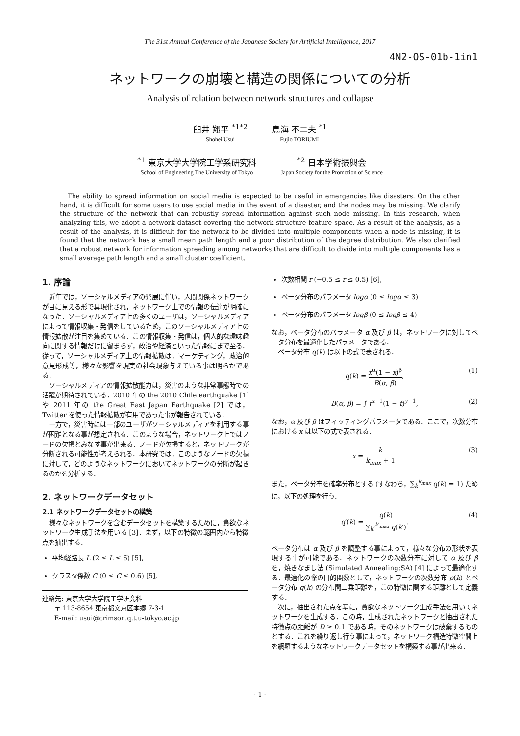The 31st Annual Conference of the Japanese Society for Artificial Intelligence, 2017
4N2-OS-01b-1in1
ネットワークの崩壊と構造の関係についての分析
Analysis of relation between network structures and collapse
臼井 翔平 <sup>*1*2</sup>
Shohei Usui
鳥海 不二夫 <sup>*1</sup>
Fujio TORIUMI
<sup>*1</sup> 東京大学大学院工学系研究科
School of Engineering The University of Tokyo
<sup>*2</sup> 日本学術振興会
Japan Society for the Promotion of Science
The ability to spread information on social media is expected to be useful in emergencies like disasters. On the other hand, it is difficult for some users to use social media in the event of a disaster, and the nodes may be missing. We clarify the structure of the network that can robustly spread information against such node missing. In this research, when analyzing this, we adopt a network dataset covering the network structure feature space. As a result of the analysis, as a result of the analysis, it is difficult for the network to be divided into multiple components when a node is missing, it is found that the network has a small mean path length and a poor distribution of the degree distribution. We also clarified that a robust network for information spreading among networks that are difficult to divide into multiple components has a small average path length and a small cluster coefficient.
1. 序論
近年では，ソーシャルメディアの発展に伴い，人間関係ネットワークが目に見える形で具現化され，ネットワーク上での情報の伝達が明確になった．ソーシャルメディア上の多くのユーザは，ソーシャルメディアによって情報収集・発信をしているため，このソーシャルメディア上の情報拡散が注目を集めている．この情報収集・発信は，個人的な趣味趣向に関する情報だけに留まらず，政治や経済といった情報にまで至る．従って，ソーシャルメディア上の情報拡散は，マーケティング，政治的意見形成等，様々な影響を現実の社会現象与えている事は明らかである．
ソーシャルメディアの情報拡散能力は，災害のような非常事態時での活躍が期待されている．2010 年の the 2010 Chile earthquake [1] や 2011 年の the Great East Japan Earthquake [2] では，Twitter を使った情報拡散が有用であった事が報告されている．
一方で，災害時には一部のユーザがソーシャルメディアを利用する事が困難となる事が想定される．このような場合，ネットワーク上ではノードの欠損とみなす事が出来る．ノードが欠損すると，ネットワークが分断される可能性が考えられる．本研究では，このようなノードの欠損に対して，どのようなネットワークにおいてネットワークの分断が起きるのかを分析する．
2. ネットワークデータセット
2.1 ネットワークデータセットの構築
様々なネットワークを含むデータセットを構築するために，貪欲なネットワーク生成手法を用いる [3]．まず，以下の特徴の範囲内から特徴点を抽出する．
平均経路長 L (2 ≤ L ≤ 6) [5],
クラスタ係数 C (0 ≤ C ≤ 0.6) [5],
連絡先: 東京大学大学院工学研究科
〒 113-8654 東京都文京区本郷 7-3-1
E-mail: usui@crimson.q.t.u-tokyo.ac.jp
次数相関 r (−0.5 ≤ r ≤ 0.5) [6],
ベータ分布のパラメータ logα (0 ≤ logα ≤ 3)
ベータ分布のパラメータ logβ (0 ≤ logβ ≤ 4)
なお，ベータ分布のパラメータ α 及び β は，ネットワークに対してベータ分布を最適化したパラメータである．
ベータ分布 q(k) は以下の式で表される．
q(k) = x<sup>α</sup>(1 − x)<sup>β</sup> B(α, β), (1)
B(α, β) = ∫ t<sup>x−1</sup>(1 − t)<sup>y−1</sup>, (2)
なお，α 及び β はフィッティングパラメータである．ここで，次数分布における x は以下の式で表される．
x = k k<sub>max</sub> + 1. (3)
また，ベータ分布を確率分布とする (すなわち，∑<sub>k</sub><sup>k<sub>max</sub></sup> q(k) = 1) ために，以下の処理を行う．
q′(k) = q(k) ∑<sub>k′</sub><sup>k′<sub>max</sub></sup> q(k′). (4)
ベータ分布は α 及び β を調整する事によって，様々な分布の形状を表現する事が可能である．ネットワークの次数分布に対して α 及び β を，焼きなまし法 (Simulated Annealing:SA) [4] によって最適化する．最適化の際の目的関数として，ネットワークの次数分布 p(k) とベータ分布 q(k) の分布間二乗距離を，この特徴に関する距離として定義する．
次に，抽出された点を基に，貪欲なネットワーク生成手法を用いてネットワークを生成する．この時，生成されたネットワークと抽出された特徴点の距離が D ≥ 0.1 である時，そのネットワークは破棄するものとする．これを繰り返し行う事によって，ネットワーク構造特徴空間上を網羅するようなネットワークデータセットを構築する事が出来る．
- 1 -